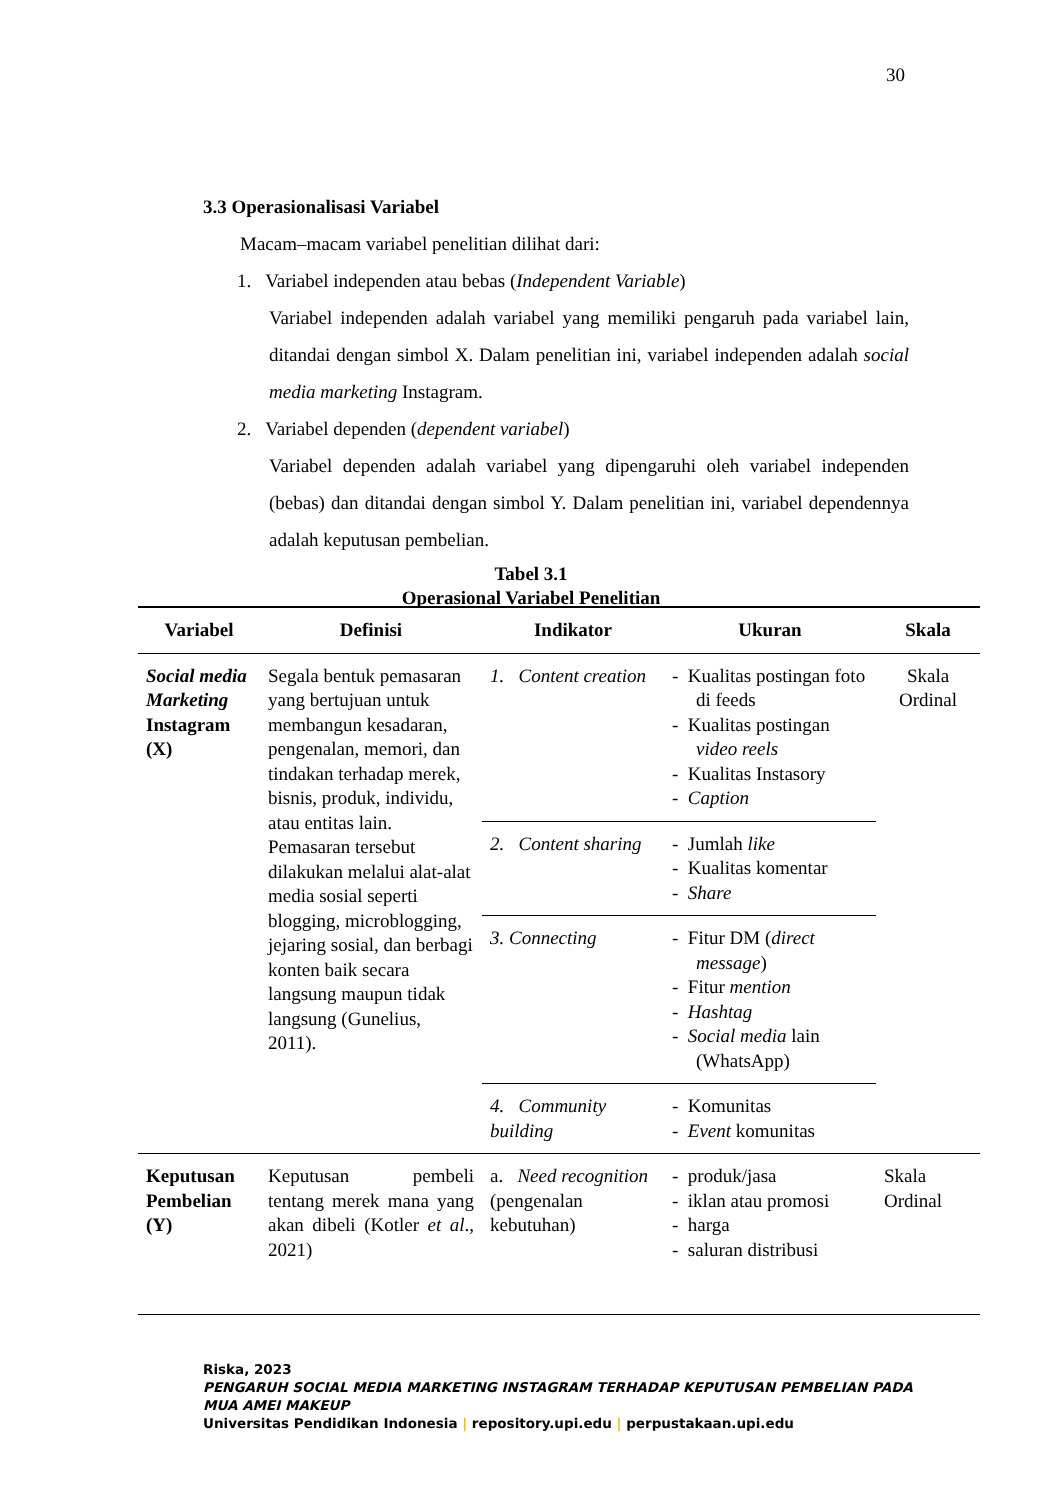30
3.3 Operasionalisasi Variabel
Macam–macam variabel penelitian dilihat dari:
1. Variabel independen atau bebas (Independent Variable)
Variabel independen adalah variabel yang memiliki pengaruh pada variabel lain, ditandai dengan simbol X. Dalam penelitian ini, variabel independen adalah social media marketing Instagram.
2. Variabel dependen (dependent variabel)
Variabel dependen adalah variabel yang dipengaruhi oleh variabel independen (bebas) dan ditandai dengan simbol Y. Dalam penelitian ini, variabel dependennya adalah keputusan pembelian.
Tabel 3.1
Operasional Variabel Penelitian
| Variabel | Definisi | Indikator | Ukuran | Skala |
| --- | --- | --- | --- | --- |
| Social media Marketing Instagram (X) | Segala bentuk pemasaran yang bertujuan untuk membangun kesadaran, pengenalan, memori, dan tindakan terhadap merek, bisnis, produk, individu, atau entitas lain. Pemasaran tersebut dilakukan melalui alat-alat media sosial seperti blogging, microblogging, jejaring sosial, dan berbagi konten baik secara langsung maupun tidak langsung (Gunelius, 2011). | 1. Content creation | - Kualitas postingan foto di feeds - Kualitas postingan video reels - Kualitas Instasory - Caption | Skala Ordinal |
| | | 2. Content sharing | - Jumlah like - Kualitas komentar - Share | |
| | | 3. Connecting | - Fitur DM ( direct message ) - Fitur mention - Hashtag - Social media lain (WhatsApp) | |
| | | 4. Community building | - Komunitas - Event komunitas | |
| Keputusan Pembelian (Y) | Keputusan pembeli tentang merek mana yang akan dibeli (Kotler et al ., 2021) | a. Need recognition (pengenalan kebutuhan) | - produk/jasa - iklan atau promosi - harga - saluran distribusi | Skala Ordinal |
Riska, 2023
PENGARUH SOCIAL MEDIA MARKETING INSTAGRAM TERHADAP KEPUTUSAN PEMBELIAN PADA MUA AMEI MAKEUP
Universitas Pendidikan Indonesia | repository.upi.edu | perpustakaan.upi.edu